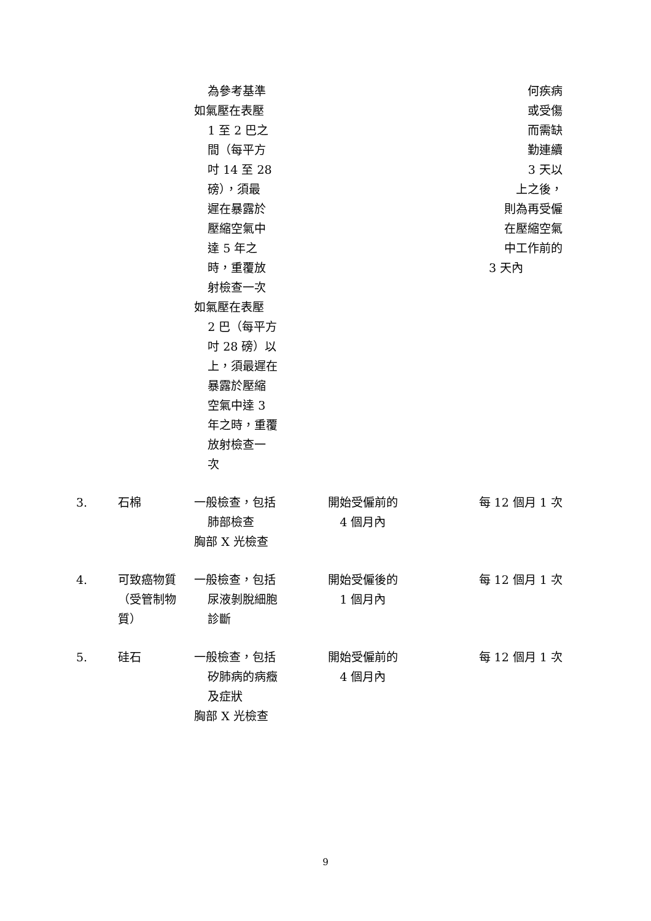| | | 為參考基準 如氣壓在表壓 1 至 2 巴之 間（每平方 吋 14 至 28 磅），須最 遲在暴露於 壓縮空氣中 達 5 年之 時，重覆放 射檢查一次 如氣壓在表壓 2 巴（每平方 吋 28 磅）以 上，須最遲在 暴露於壓縮 空氣中達 3 年之時，重覆 放射檢查一 次 | | 何疾病 或受傷 而需缺 勤連續 3 天以 上之後， 則為再受僱 在壓縮空氣 中工作前的 3 天內 |
| 3. | 石棉 | 一般檢查，包括 肺部檢查 胸部 X 光檢查 | 開始受僱前的 4 個月內 | 每 12 個月 1 次 |
| 4. | 可致癌物質（受管制物質） | 一般檢查，包括 尿液剝脫細胞 診斷 | 開始受僱後的 1 個月內 | 每 12 個月 1 次 |
| 5. | 硅石 | 一般檢查，包括 矽肺病的病癥 及症狀 胸部 X 光檢查 | 開始受僱前的 4 個月內 | 每 12 個月 1 次 |
9